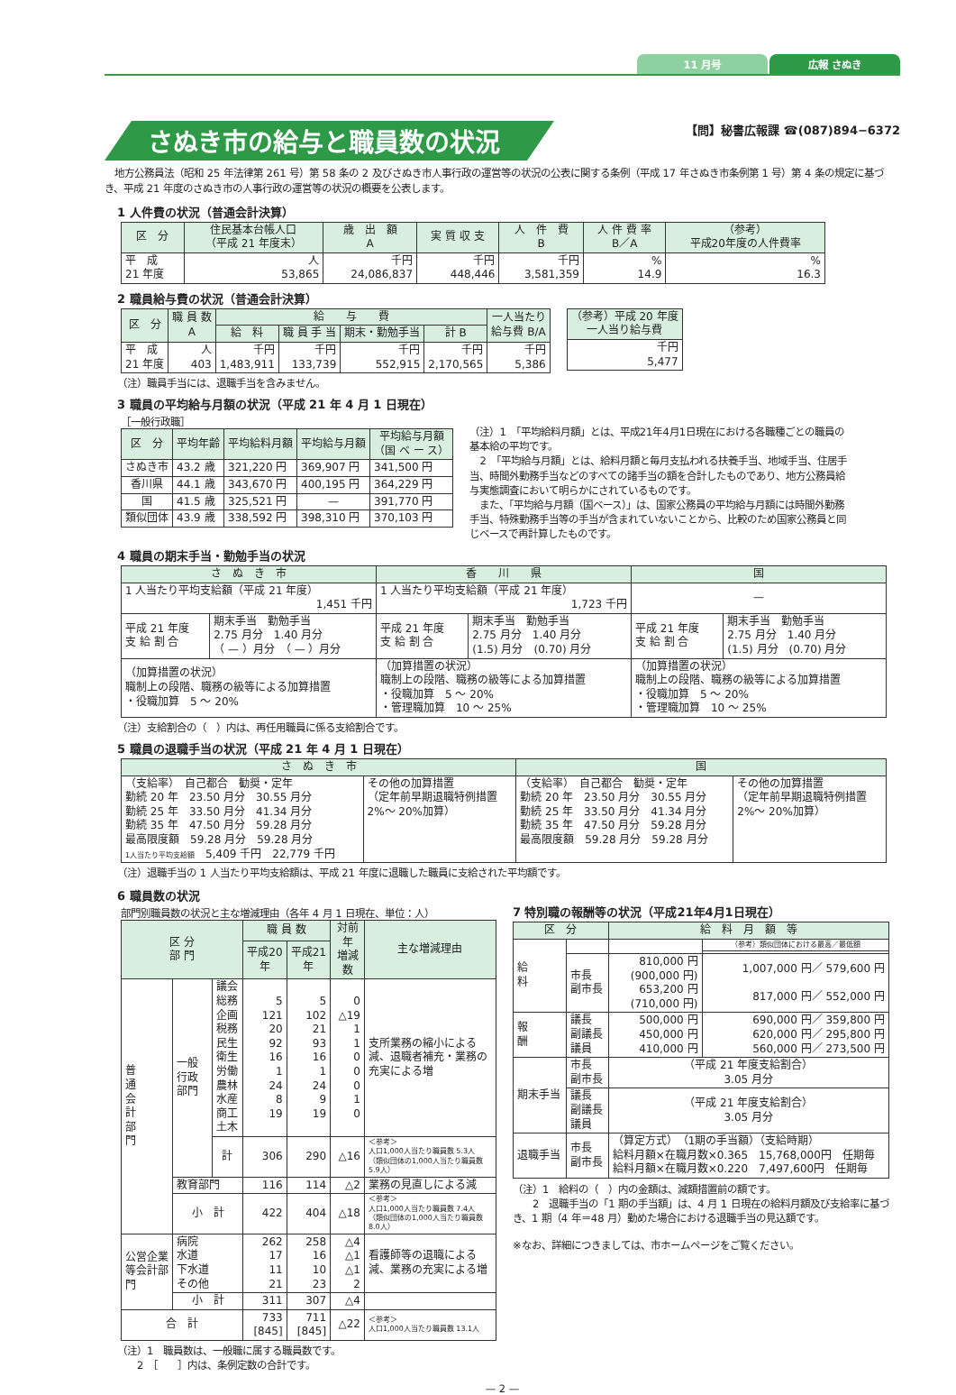11 月号 広報 さぬき
さぬき市の給与と職員数の状況
【問】秘書広報課 ☎(087)894−6372
　地方公務員法（昭和 25 年法律第 261 号）第 58 条の 2 及びさぬき市人事行政の運営等の状況の公表に関する条例（平成 17 年さぬき市条例第 1 号）第 4 条の規定に基づき、平成 21 年度のさぬき市の人事行政の運営等の状況の概要を公表します。
1 人件費の状況（普通会計決算）
| 区 分 | 住民基本台帳人口 （平成 21 年度末） | 歳 出 額 A | 実 質 収 支 | 人 件 費 B | 人 件 費 率 B／A | （参考） 平成20年度の人件費率 |
| --- | --- | --- | --- | --- | --- | --- |
| 平 成 21 年度 | 人 53,865 | 千円 24,086,837 | 千円 448,446 | 千円 3,581,359 | % 14.9 | % 16.3 |
2 職員給与費の状況（普通会計決算）
| 区 分 | 職 員 数 A | 給 与 費 | | | | 一人当たり 給与費 B/A |
| --- | --- | --- | --- | --- | --- | --- |
| | | 給 料 | 職 員 手 当 | 期末・勤勉手当 | 計 B | |
| 平 成 21 年度 | 人 403 | 千円 1,483,911 | 千円 133,739 | 千円 552,915 | 千円 2,170,565 | 千円 5,386 |
| （参考）平成 20 年度 一人当り給与費 |
| --- |
| 千円 5,477 |
（注）職員手当には、退職手当を含みません。
3 職員の平均給与月額の状況（平成 21 年 4 月 1 日現在）
［一般行政職］
| 区 分 | 平均年齢 | 平均給料月額 | 平均給与月額 | 平均給与月額 （国 ベ ー ス） |
| --- | --- | --- | --- | --- |
| さぬき市 | 43.2 歳 | 321,220 円 | 369,907 円 | 341,500 円 |
| 香川県 | 44.1 歳 | 343,670 円 | 400,195 円 | 364,229 円 |
| 国 | 41.5 歳 | 325,521 円 | — | 391,770 円 |
| 類似団体 | 43.9 歳 | 338,592 円 | 398,310 円 | 370,103 円 |
（注）1　「平均給料月額」とは、平成21年4月1日現在における各職種ごとの職員の基本給の平均です。
　2　「平均給与月額」とは、給料月額と毎月支払われる扶養手当、地域手当、住居手当、時間外勤務手当などのすべての諸手当の額を合計したものであり、地方公務員給与実態調査において明らかにされているものです。
　また、「平均給与月額（国ベース）」は、国家公務員の平均給与月額には時間外勤務手当、特殊勤務手当等の手当が含まれていないことから、比較のため国家公務員と同じベースで再計算したものです。
4 職員の期末手当・勤勉手当の状況
| さ ぬ き 市 | | 香 川 県 | | 国 | |
| --- | --- | --- | --- | --- | --- |
| 1 人当たり平均支給額（平成 21 年度） 1,451 千円 | | 1 人当たり平均支給額（平成 21 年度） 1,723 千円 | | — | |
| 平成 21 年度 支 給 割 合 | 期末手当 勤勉手当 2.75 月分 1.40 月分 （ — ）月分 （ — ）月分 | 平成 21 年度 支 給 割 合 | 期末手当 勤勉手当 2.75 月分 1.40 月分 (1.5) 月分 (0.70) 月分 | 平成 21 年度 支 給 割 合 | 期末手当 勤勉手当 2.75 月分 1.40 月分 (1.5) 月分 (0.70) 月分 |
| （加算措置の状況） 職制上の段階、職務の級等による加算措置 ・役職加算 5 ～ 20% | | （加算措置の状況） 職制上の段階、職務の級等による加算措置 ・役職加算 5 ～ 20% ・管理職加算 10 ～ 25% | | （加算措置の状況） 職制上の段階、職務の級等による加算措置 ・役職加算 5 ～ 20% ・管理職加算 10 ～ 25% | |
（注）支給割合の（　）内は、再任用職員に係る支給割合です。
5 職員の退職手当の状況（平成 21 年 4 月 1 日現在）
| さ ぬ き 市 | | 国 | |
| --- | --- | --- | --- |
| （支給率） 自己都合 勧奨・定年 勤続 20 年 23.50 月分 30.55 月分 勤続 25 年 33.50 月分 41.34 月分 勤続 35 年 47.50 月分 59.28 月分 最高限度額 59.28 月分 59.28 月分 1人当たり平均支給額 5,409 千円 22,779 千円 | その他の加算措置 （定年前早期退職特例措置 2%～ 20%加算） | （支給率） 自己都合 勧奨・定年 勤続 20 年 23.50 月分 30.55 月分 勤続 25 年 33.50 月分 41.34 月分 勤続 35 年 47.50 月分 59.28 月分 最高限度額 59.28 月分 59.28 月分 | その他の加算措置 （定年前早期退職特例措置 2%～ 20%加算） |
（注）退職手当の 1 人当たり平均支給額は、平成 21 年度に退職した職員に支給された平均額です。
6 職員数の状況
部門別職員数の状況と主な増減理由（各年 4 月 1 日現在、単位：人）
| 区 分 部 門 | | | 職 員 数 | | 対前年 増減数 | 主な増減理由 |
| --- | --- | --- | --- | --- | --- | --- |
| | | | 平成20年 | 平成21年 | | |
| 普 通 会 計 部 門 | 一般行政部門 | 議会 総務企画 税務 民生 衛生 労働 農林水産 商工 土木 | 5 121 20 92 16 1 24 8 19 | 5 102 21 93 16 1 24 9 19 | 0 △19 1 1 0 0 0 1 0 | 支所業務の縮小による減、退職者補充・業務の充実による増 |
| | | 計 | 306 | 290 | △16 | ＜参考＞ 人口1,000人当たり職員数 5.3人 （類似団体の1,000人当たり職員数 5.9人） |
| | 教育部門 | | 116 | 114 | △2 | 業務の見直しによる減 |
| | 小 計 | | 422 | 404 | △18 | ＜参考＞ 人口1,000人当たり職員数 7.4人 （類似団体の1,000人当たり職員数 8.0人） |
| 公営企業等会計部門 | 病院 水道 下水道 その他 | | 262 17 11 21 | 258 16 10 23 | △4 △1 △1 2 | 看護師等の退職による減、業務の充実による増 |
| | 小 計 | | 311 | 307 | △4 | |
| 合 計 | | | 733 [845] | 711 [845] | △22 | ＜参考＞ 人口1,000人当たり職員数 13.1人 |
（注）1　職員数は、一般職に属する職員数です。
　　2　［　　］内は、条例定数の合計です。
7 特別職の報酬等の状況（平成21年4月1日現在）
| 区 分 | | 給 料 月 額 等 | |
| --- | --- | --- | --- |
| 給 料 | | | （参考）類似団体における最高／最低額 |
| | 市長 副市長 | 810,000 円 (900,000 円) 653,200 円 (710,000 円) | 1,007,000 円／ 579,600 円 817,000 円／ 552,000 円 |
| 報 酬 | 議長 副議長 議員 | 500,000 円 450,000 円 410,000 円 | 690,000 円／ 359,800 円 620,000 円／ 295,800 円 560,000 円／ 273,500 円 |
| 期末手当 | 市長 副市長 | （平成 21 年度支給割合） 3.05 月分 | |
| | 議長 副議長 議員 | （平成 21 年度支給割合） 3.05 月分 | |
| 退職手当 | 市長 副市長 | （算定方式） （1期の手当額）（支給時期） 給料月額×在職月数×0.365 15,768,000円 任期毎 給料月額×在職月数×0.220 7,497,600円 任期毎 | |
（注）1　給料の（　）内の金額は、減額措置前の額です。
　　2　退職手当の「1 期の手当額」は、4 月 1 日現在の給料月額及び支給率に基づき、1 期（4 年＝48 月）勤めた場合における退職手当の見込額です。
※なお、詳細につきましては、市ホームページをご覧ください。
— 2 —